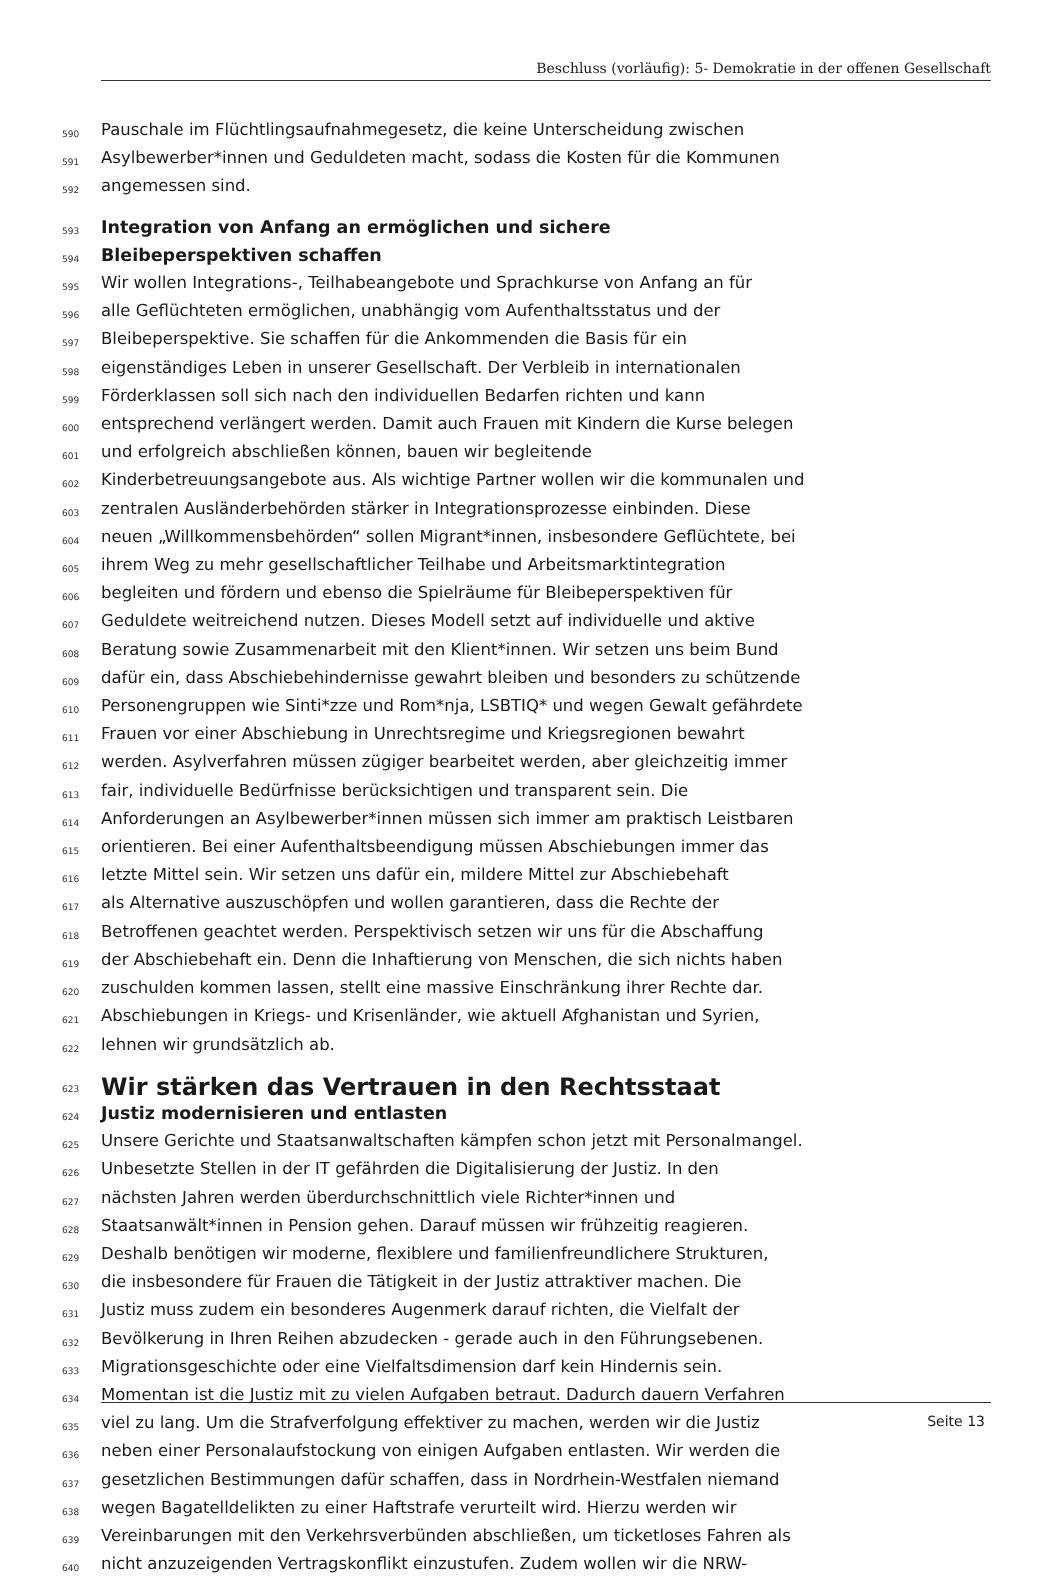Beschluss (vorläufig): 5- Demokratie in der offenen Gesellschaft
590 Pauschale im Flüchtlingsaufnahmegesetz, die keine Unterscheidung zwischen
591 Asylbewerber*innen und Geduldeten macht, sodass die Kosten für die Kommunen
592 angemessen sind.
593 Integration von Anfang an ermöglichen und sichere
594 Bleibeperspektiven schaffen
595 Wir wollen Integrations-, Teilhabeangebote und Sprachkurse von Anfang an für
596 alle Geflüchteten ermöglichen, unabhängig vom Aufenthaltsstatus und der
597 Bleibeperspektive. Sie schaffen für die Ankommenden die Basis für ein
598 eigenständiges Leben in unserer Gesellschaft. Der Verbleib in internationalen
599 Förderklassen soll sich nach den individuellen Bedarfen richten und kann
600 entsprechend verlängert werden. Damit auch Frauen mit Kindern die Kurse belegen
601 und erfolgreich abschließen können, bauen wir begleitende
602 Kinderbetreuungsangebote aus. Als wichtige Partner wollen wir die kommunalen und
603 zentralen Ausländerbehörden stärker in Integrationsprozesse einbinden. Diese
604 neuen „Willkommensbehörden“ sollen Migrant*innen, insbesondere Geflüchtete, bei
605 ihrem Weg zu mehr gesellschaftlicher Teilhabe und Arbeitsmarktintegration
606 begleiten und fördern und ebenso die Spielräume für Bleibeperspektiven für
607 Geduldete weitreichend nutzen. Dieses Modell setzt auf individuelle und aktive
608 Beratung sowie Zusammenarbeit mit den Klient*innen. Wir setzen uns beim Bund
609 dafür ein, dass Abschiebehindernisse gewahrt bleiben und besonders zu schützende
610 Personengruppen wie Sinti*zze und Rom*nja, LSBTIQ* und wegen Gewalt gefährdete
611 Frauen vor einer Abschiebung in Unrechtsregime und Kriegsregionen bewahrt
612 werden. Asylverfahren müssen zügiger bearbeitet werden, aber gleichzeitig immer
613 fair, individuelle Bedürfnisse berücksichtigen und transparent sein. Die
614 Anforderungen an Asylbewerber*innen müssen sich immer am praktisch Leistbaren
615 orientieren. Bei einer Aufenthaltsbeendigung müssen Abschiebungen immer das
616 letzte Mittel sein. Wir setzen uns dafür ein, mildere Mittel zur Abschiebehaft
617 als Alternative auszuschöpfen und wollen garantieren, dass die Rechte der
618 Betroffenen geachtet werden. Perspektivisch setzen wir uns für die Abschaffung
619 der Abschiebehaft ein. Denn die Inhaftierung von Menschen, die sich nichts haben
620 zuschulden kommen lassen, stellt eine massive Einschränkung ihrer Rechte dar.
621 Abschiebungen in Kriegs- und Krisenländer, wie aktuell Afghanistan und Syrien,
622 lehnen wir grundsätzlich ab.
623 Wir stärken das Vertrauen in den Rechtsstaat
624 Justiz modernisieren und entlasten
625 Unsere Gerichte und Staatsanwaltschaften kämpfen schon jetzt mit Personalmangel.
626 Unbesetzte Stellen in der IT gefährden die Digitalisierung der Justiz. In den
627 nächsten Jahren werden überdurchschnittlich viele Richter*innen und
628 Staatsanwält*innen in Pension gehen. Darauf müssen wir frühzeitig reagieren.
629 Deshalb benötigen wir moderne, flexiblere und familienfreundlichere Strukturen,
630 die insbesondere für Frauen die Tätigkeit in der Justiz attraktiver machen. Die
631 Justiz muss zudem ein besonderes Augenmerk darauf richten, die Vielfalt der
632 Bevölkerung in Ihren Reihen abzudecken - gerade auch in den Führungsebenen.
633 Migrationsgeschichte oder eine Vielfaltsdimension darf kein Hindernis sein.
634 Momentan ist die Justiz mit zu vielen Aufgaben betraut. Dadurch dauern Verfahren
635 viel zu lang. Um die Strafverfolgung effektiver zu machen, werden wir die Justiz
636 neben einer Personalaufstockung von einigen Aufgaben entlasten. Wir werden die
637 gesetzlichen Bestimmungen dafür schaffen, dass in Nordrhein-Westfalen niemand
638 wegen Bagatelldelikten zu einer Haftstrafe verurteilt wird. Hierzu werden wir
639 Vereinbarungen mit den Verkehrsverbünden abschließen, um ticketloses Fahren als
640 nicht anzuzeigenden Vertragskonflikt einzustufen. Zudem wollen wir die NRW-
Seite 13